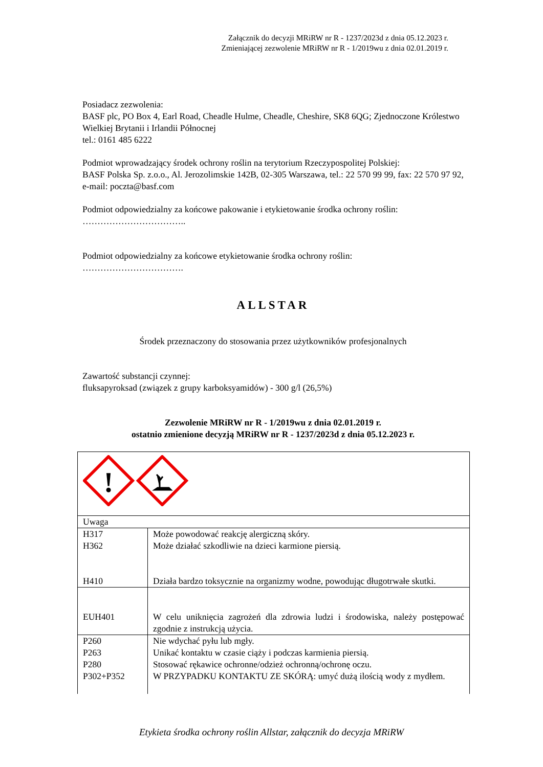Załącznik do decyzji MRiRW nr R - 1237/2023d z dnia 05.12.2023 r.
Zmieniającej zezwolenie MRiRW nr R - 1/2019wu z dnia 02.01.2019 r.
Posiadacz zezwolenia:
BASF plc, PO Box 4, Earl Road, Cheadle Hulme, Cheadle, Cheshire, SK8 6QG; Zjednoczone Królestwo Wielkiej Brytanii i Irlandii Północnej
tel.: 0161 485 6222
Podmiot wprowadzający środek ochrony roślin na terytorium Rzeczypospolitej Polskiej:
BASF Polska Sp. z.o.o., Al. Jerozolimskie 142B, 02-305 Warszawa, tel.: 22 570 99 99, fax: 22 570 97 92, e-mail: poczta@basf.com
Podmiot odpowiedzialny za końcowe pakowanie i etykietowanie środka ochrony roślin:
……………………………..
Podmiot odpowiedzialny za końcowe etykietowanie środka ochrony roślin:
…………………………….
ALLSTAR
Środek przeznaczony do stosowania przez użytkowników profesjonalnych
Zawartość substancji czynnej:
fluksapyroksad (związek z grupy karboksyamidów) - 300 g/l (26,5%)
Zezwolenie MRiRW nr R - 1/2019wu z dnia 02.01.2019 r.
ostatnio zmienione decyzją MRiRW nr R - 1237/2023d z dnia 05.12.2023 r.
| ! | |
| Uwaga | |
| H317 H362 H410 | Może powodować reakcję alergiczną skóry. Może działać szkodliwie na dzieci karmione piersią. Działa bardzo toksycznie na organizmy wodne, powodując długotrwałe skutki. |
| EUH401 | W celu uniknięcia zagrożeń dla zdrowia ludzi i środowiska, należy postępować zgodnie z instrukcją użycia. |
| P260 P263 P280 P302+P352 | Nie wdychać pyłu lub mgły. Unikać kontaktu w czasie ciąży i podczas karmienia piersią. Stosować rękawice ochronne/odzież ochronną/ochronę oczu. W PRZYPADKU KONTAKTU ZE SKÓRĄ: umyć dużą ilością wody z mydłem. |
Etykieta środka ochrony roślin Allstar, załącznik do decyzja MRiRW